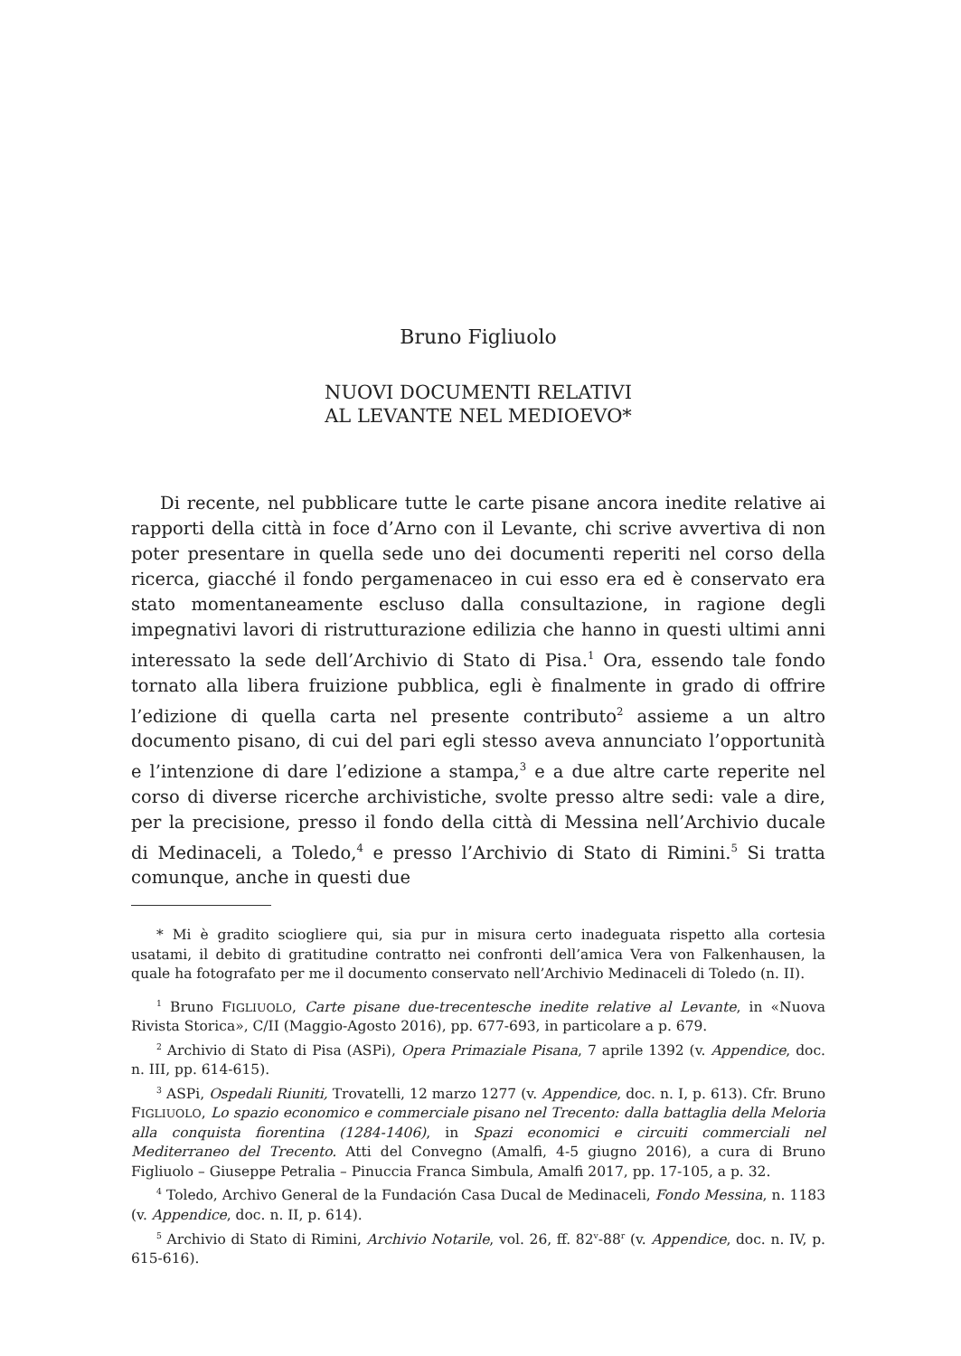Bruno Figliuolo
NUOVI DOCUMENTI RELATIVI
AL LEVANTE NEL MEDIOEVO*
Di recente, nel pubblicare tutte le carte pisane ancora inedite relative ai rapporti della città in foce d’Arno con il Levante, chi scrive avvertiva di non poter presentare in quella sede uno dei documenti reperiti nel corso della ricerca, giacché il fondo pergamenaceo in cui esso era ed è conservato era stato momentaneamente escluso dalla consultazione, in ragione degli impegnativi lavori di ristrutturazione edilizia che hanno in questi ultimi anni interessato la sede dell’Archivio di Stato di Pisa.<sup>1</sup> Ora, essendo tale fondo tornato alla libera fruizione pubblica, egli è finalmente in grado di offrire l’edizione di quella carta nel presente contributo<sup>2</sup> assieme a un altro documento pisano, di cui del pari egli stesso aveva annunciato l’opportunità e l’intenzione di dare l’edizione a stampa,<sup>3</sup> e a due altre carte reperite nel corso di diverse ricerche archivistiche, svolte presso altre sedi: vale a dire, per la precisione, presso il fondo della città di Messina nell’Archivio ducale di Medinaceli, a Toledo,<sup>4</sup> e presso l’Archivio di Stato di Rimini.<sup>5</sup> Si tratta comunque, anche in questi due
* Mi è gradito sciogliere qui, sia pur in misura certo inadeguata rispetto alla cortesia usatami, il debito di gratitudine contratto nei confronti dell’amica Vera von Falkenhausen, la quale ha fotografato per me il documento conservato nell’Archivio Medinaceli di Toledo (n. II).
<sup>1</sup> Bruno FIGLIUOLO, Carte pisane due-trecentesche inedite relative al Levante, in «Nuova Rivista Storica», C/II (Maggio-Agosto 2016), pp. 677-693, in particolare a p. 679.
<sup>2</sup> Archivio di Stato di Pisa (ASPi), Opera Primaziale Pisana, 7 aprile 1392 (v. Appendice, doc. n. III, pp. 614-615).
<sup>3</sup> ASPi, Ospedali Riuniti, Trovatelli, 12 marzo 1277 (v. Appendice, doc. n. I, p. 613). Cfr. Bruno FIGLIUOLO, Lo spazio economico e commerciale pisano nel Trecento: dalla battaglia della Meloria alla conquista fiorentina (1284-1406), in Spazi economici e circuiti commerciali nel Mediterraneo del Trecento. Atti del Convegno (Amalfi, 4-5 giugno 2016), a cura di Bruno Figliuolo – Giuseppe Petralia – Pinuccia Franca Simbula, Amalfi 2017, pp. 17-105, a p. 32.
<sup>4</sup> Toledo, Archivo General de la Fundación Casa Ducal de Medinaceli, Fondo Messina, n. 1183 (v. Appendice, doc. n. II, p. 614).
<sup>5</sup> Archivio di Stato di Rimini, Archivio Notarile, vol. 26, ff. 82<sup>v</sup>-88<sup>r</sup> (v. Appendice, doc. n. IV, p. 615-616).